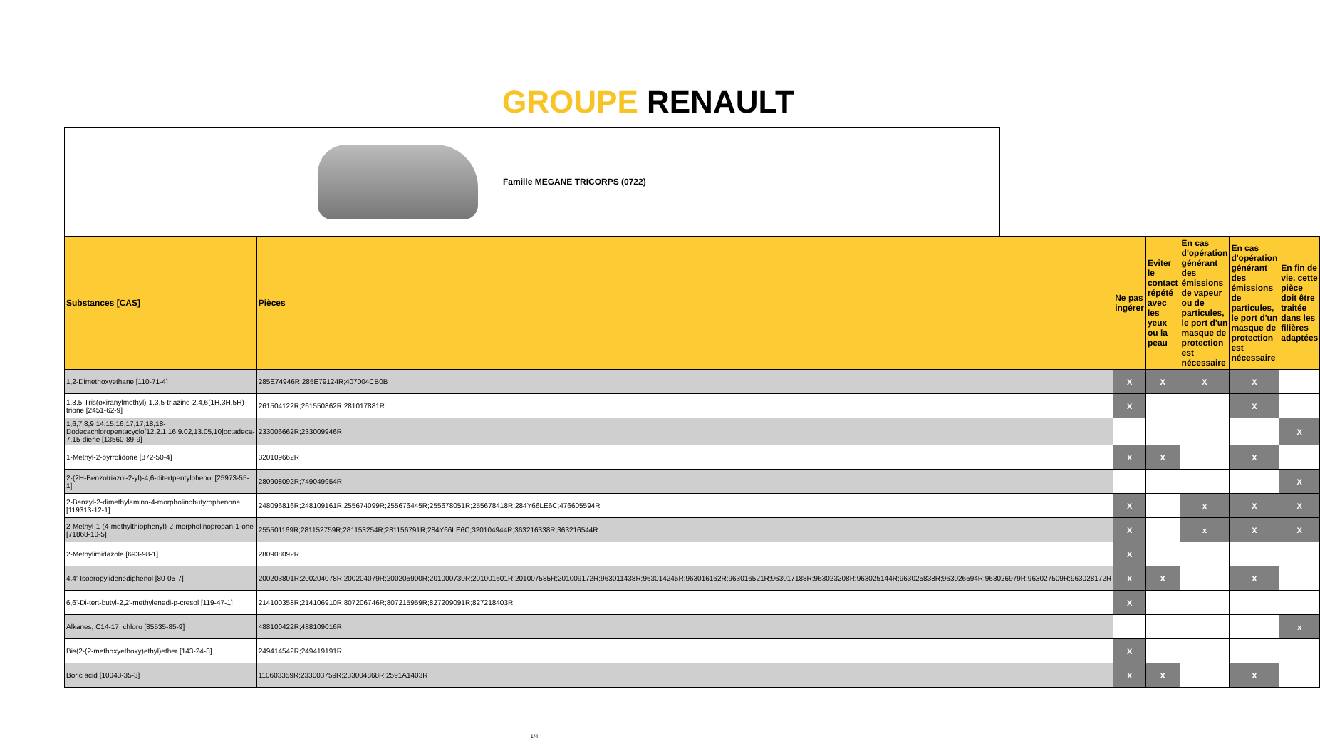GROUPE RENAULT
Famille MEGANE TRICORPS (0722)
| Substances [CAS] | Pièces | Ne pas ingérer | Eviter le contact répété avec les yeux ou la peau | En cas d'opération générant des émissions de vapeur ou de particules, le port d'un masque de protection est nécessaire | En cas d'opération générant des émissions de particules, le port d'un masque de protection est nécessaire | En fin de vie, cette pièce doit être traitée dans les filières adaptées |
| --- | --- | --- | --- | --- | --- | --- |
| 1,2-Dimethoxyethane [110-71-4] | 285E74946R;285E79124R;407004CB0B | X | X | X | X | |
| 1,3,5-Tris(oxiranylmethyl)-1,3,5-triazine-2,4,6(1H,3H,5H)-trione [2451-62-9] | 261504122R;261550862R;281017881R | X | | | X | |
| 1,6,7,8,9,14,15,16,17,17,18,18-Dodecachloropentacyclo[12.2.1.16,9.02,13.05,10]octadeca-7,15-diene [13560-89-9] | 233006662R;233009946R | | | | | X |
| 1-Methyl-2-pyrrolidone [872-50-4] | 320109662R | X | X | | X | |
| 2-(2H-Benzotriazol-2-yl)-4,6-ditertpentylphenol [25973-55-1] | 280908092R;749049954R | | | | | X |
| 2-Benzyl-2-dimethylamino-4-morpholinobutyrophenone [119313-12-1] | 248096816R;248109161R;255674099R;255676445R;255678051R;255678418R;284Y66LE6C;476605594R | X | | x | X | X |
| 2-Methyl-1-(4-methylthiophenyl)-2-morpholinopropan-1-one [71868-10-5] | 255501169R;281152759R;281153254R;281156791R;284Y66LE6C;320104944R;363216338R;363216544R | X | | x | X | X |
| 2-Methylimidazole [693-98-1] | 280908092R | X | | | | |
| 4,4'-Isopropylidenediphenol [80-05-7] | 200203801R;200204078R;200204079R;200205900R;201000730R;201001601R;201007585R;201009172R;963011438R;963014245R;963016162R;963016521R;963017188R;963023208R;963025144R;963025838R;963026594R;963026979R;963027509R;963028172R | X | X | | X | |
| 6,6'-Di-tert-butyl-2,2'-methylenedi-p-cresol [119-47-1] | 214100358R;214106910R;807206746R;807215959R;827209091R;827218403R | X | | | | |
| Alkanes, C14-17, chloro [85535-85-9] | 488100422R;488109016R | | | | | x |
| Bis(2-(2-methoxyethoxy)ethyl)ether [143-24-8] | 249414542R;249419191R | X | | | | |
| Boric acid [10043-35-3] | 110603359R;233003759R;233004868R;2591A1403R | X | X | | X | |
1/4